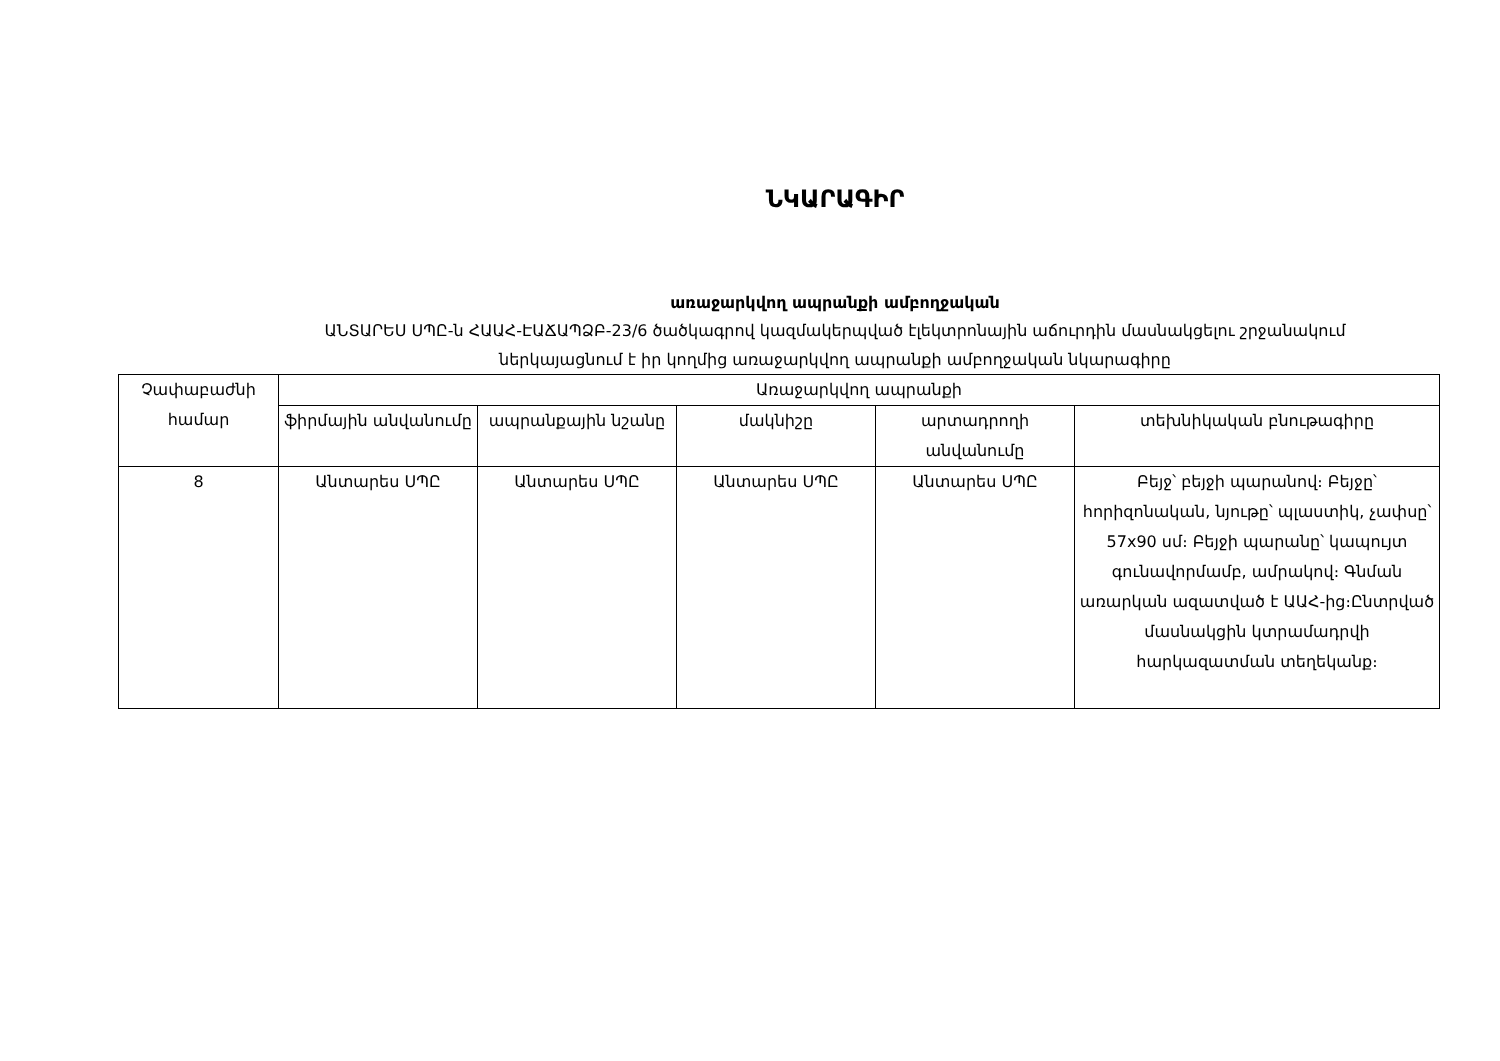ՆԿԱՐԱԳԻՐ
առաջարկվող ապրանքի ամբողջական
ԱՆՏԱՐԵՍ ՍՊԸ-ն ՀԱԱՀ-ԷԱՃԱՊՁԲ-23/6 ծածկագրով կազմակերպված էլեկտրոնային աճուրդին մասնակցելու շրջանակում
ներկայացնում է իր կողմից առաջարկվող ապրանքի ամբողջական նկարագիրը
| Չափաբաժնի համար | Առաջարկվող ապրանքի | | | | |
| --- | --- | --- | --- | --- | --- |
| | ֆիրմային անվանումը | ապրանքային նշանը | մակնիշը | արտադրողի անվանումը | տեխնիկական բնութագիրը |
| 8 | Անտարես ՍՊԸ | Անտարես ՍՊԸ | Անտարես ՍՊԸ | Անտարես ՍՊԸ | Բեյջ՝ բեյջի պարանով։ Բեյջը՝ հորիզոնական, նյութը՝ պլաստիկ, չափսը՝ 57x90 սմ։ Բեյջի պարանը՝ կապույտ գունավորմամբ, ամրակով։ Գնման առարկան ազատված է ԱԱՀ-ից։Ընտրված մասնակցին կտրամադրվի հարկազատման տեղեկանք։ |